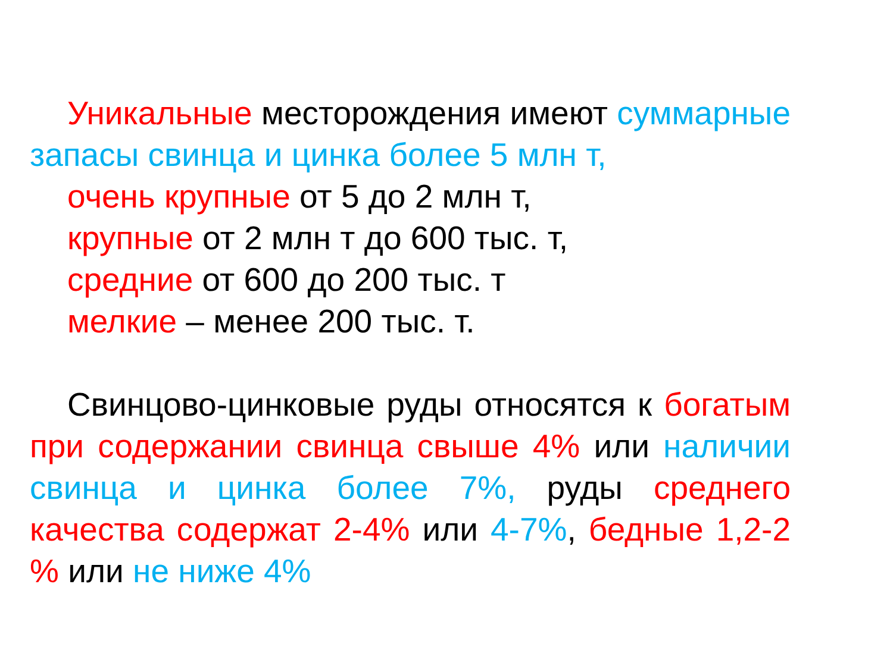Уникальные месторождения имеют суммарные запасы свинца и цинка более 5 млн т,
очень крупные от 5 до 2 млн т,
крупные от 2 млн т до 600 тыс. т,
средние от 600 до 200 тыс. т
мелкие – менее 200 тыс. т.
Свинцово-цинковые руды относятся к богатым при содержании свинца свыше 4% или наличии свинца и цинка более 7%, руды среднего качества содержат 2-4% или 4-7%, бедные 1,2-2 % или не ниже 4%